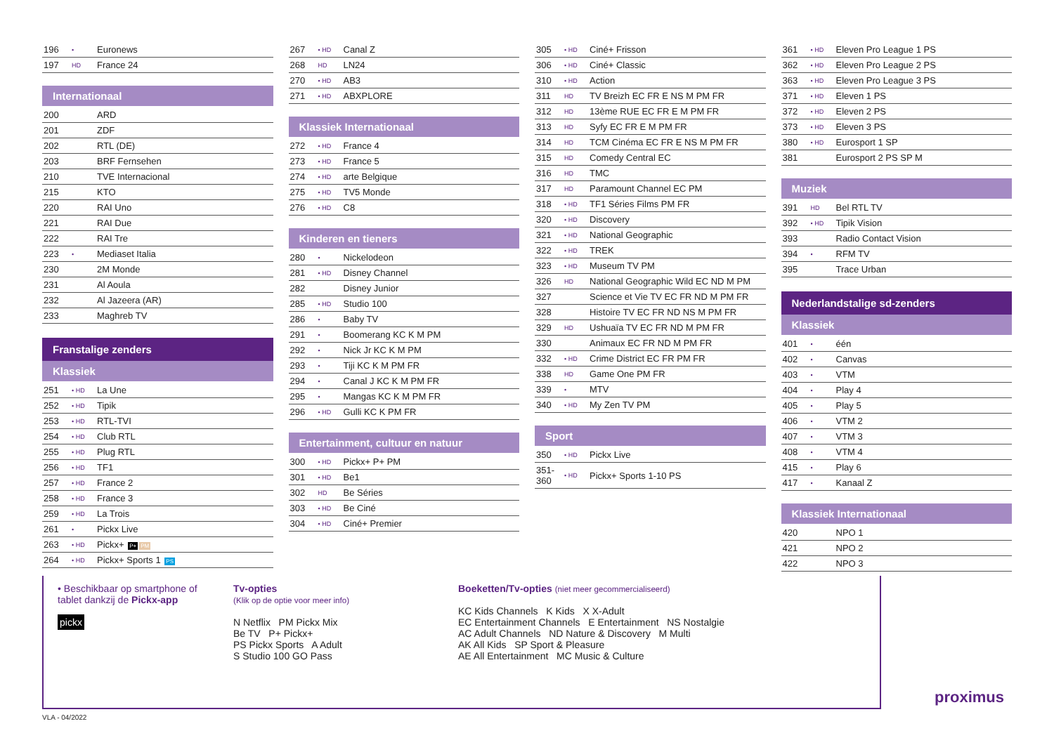| 196 | • | Euronews |
| 197 | HD | France 24 |
Internationaal
| 200 | | ARD |
| 201 | | ZDF |
| 202 | | RTL (DE) |
| 203 | | BRF Fernsehen |
| 210 | | TVE Internacional |
| 215 | | KTO |
| 220 | | RAI Uno |
| 221 | | RAI Due |
| 222 | | RAI Tre |
| 223 | • | Mediaset Italia |
| 230 | | 2M Monde |
| 231 | | Al Aoula |
| 232 | | Al Jazeera (AR) |
| 233 | | Maghreb TV |
Franstalige zenders
Klassiek
| 251 | • HD | La Une |
| 252 | • HD | Tipik |
| 253 | • HD | RTL-TVI |
| 254 | • HD | Club RTL |
| 255 | • HD | Plug RTL |
| 256 | • HD | TF1 |
| 257 | • HD | France 2 |
| 258 | • HD | France 3 |
| 259 | • HD | La Trois |
| 261 | • | Pickx Live |
| 263 | • HD | Pickx+ P+ PM |
| 264 | • HD | Pickx+ Sports 1 PS |
| 267 | • HD | Canal Z |
| 268 | HD | LN24 |
| 270 | • HD | AB3 |
| 271 | • HD | ABXPLORE |
Klassiek Internationaal
| 272 | • HD | France 4 |
| 273 | • HD | France 5 |
| 274 | • HD | arte Belgique |
| 275 | • HD | TV5 Monde |
| 276 | • HD | C8 |
Kinderen en tieners
| 280 | • | Nickelodeon |
| 281 | • HD | Disney Channel |
| 282 | | Disney Junior |
| 285 | • HD | Studio 100 |
| 286 | • | Baby TV |
| 291 | • | Boomerang KC K M PM |
| 292 | • | Nick Jr KC K M PM |
| 293 | • | Tiji KC K M PM FR |
| 294 | • | Canal J KC K M PM FR |
| 295 | • | Mangas KC K M PM FR |
| 296 | • HD | Gulli KC K PM FR |
Entertainment, cultuur en natuur
| 300 | • HD | Pickx+ P+ PM |
| 301 | • HD | Be1 |
| 302 | HD | Be Séries |
| 303 | • HD | Be Ciné |
| 304 | • HD | Ciné+ Premier |
| 305 | • HD | Ciné+ Frisson |
| 306 | • HD | Ciné+ Classic |
| 310 | • HD | Action |
| 311 | HD | TV Breizh EC FR E NS M PM FR |
| 312 | HD | 13ème RUE EC FR E M PM FR |
| 313 | HD | Syfy EC FR E M PM FR |
| 314 | HD | TCM Cinéma EC FR E NS M PM FR |
| 315 | HD | Comedy Central EC |
| 316 | HD | TMC |
| 317 | HD | Paramount Channel EC PM |
| 318 | • HD | TF1 Séries Films PM FR |
| 320 | • HD | Discovery |
| 321 | • HD | National Geographic |
| 322 | • HD | TREK |
| 323 | • HD | Museum TV PM |
| 326 | HD | National Geographic Wild EC ND M PM |
| 327 | | Science et Vie TV EC FR ND M PM FR |
| 328 | | Histoire TV EC FR ND NS M PM FR |
| 329 | HD | Ushuaïa TV EC FR ND M PM FR |
| 330 | | Animaux EC FR ND M PM FR |
| 332 | • HD | Crime District EC FR PM FR |
| 338 | HD | Game One PM FR |
| 339 | • | MTV |
| 340 | • HD | My Zen TV PM |
Sport
| 350 | • HD | Pickx Live |
| 351-360 | • HD | Pickx+ Sports 1-10 PS |
| 361 | • HD | Eleven Pro League 1 PS |
| 362 | • HD | Eleven Pro League 2 PS |
| 363 | • HD | Eleven Pro League 3 PS |
| 371 | • HD | Eleven 1 PS |
| 372 | • HD | Eleven 2 PS |
| 373 | • HD | Eleven 3 PS |
| 380 | • HD | Eurosport 1 SP |
| 381 | | Eurosport 2 PS SP M |
Muziek
| 391 | HD | Bel RTL TV |
| 392 | • HD | Tipik Vision |
| 393 | | Radio Contact Vision |
| 394 | • | RFM TV |
| 395 | | Trace Urban |
Nederlandstalige sd-zenders
Klassiek
| 401 | • | één |
| 402 | • | Canvas |
| 403 | • | VTM |
| 404 | • | Play 4 |
| 405 | • | Play 5 |
| 406 | • | VTM 2 |
| 407 | • | VTM 3 |
| 408 | • | VTM 4 |
| 415 | • | Play 6 |
| 417 | • | Kanaal Z |
Klassiek Internationaal
| 420 | | NPO 1 |
| 421 | | NPO 2 |
| 422 | | NPO 3 |
• Beschikbaar op smartphone of tablet dankzij de Pickx-app
pickx
Tv-opties
(Klik op de optie voor meer info)
N Netflix PM Pickx Mix
Be TV P+ Pickx+
PS Pickx Sports A Adult
S Studio 100 GO Pass
Boeketten/Tv-opties (niet meer gecommercialiseerd)
KC Kids Channels K Kids X X-Adult
EC Entertainment Channels E Entertainment NS Nostalgie
AC Adult Channels ND Nature & Discovery M Multi
AK All Kids SP Sport & Pleasure
AE All Entertainment MC Music & Culture
VLA - 04/2022
proximus